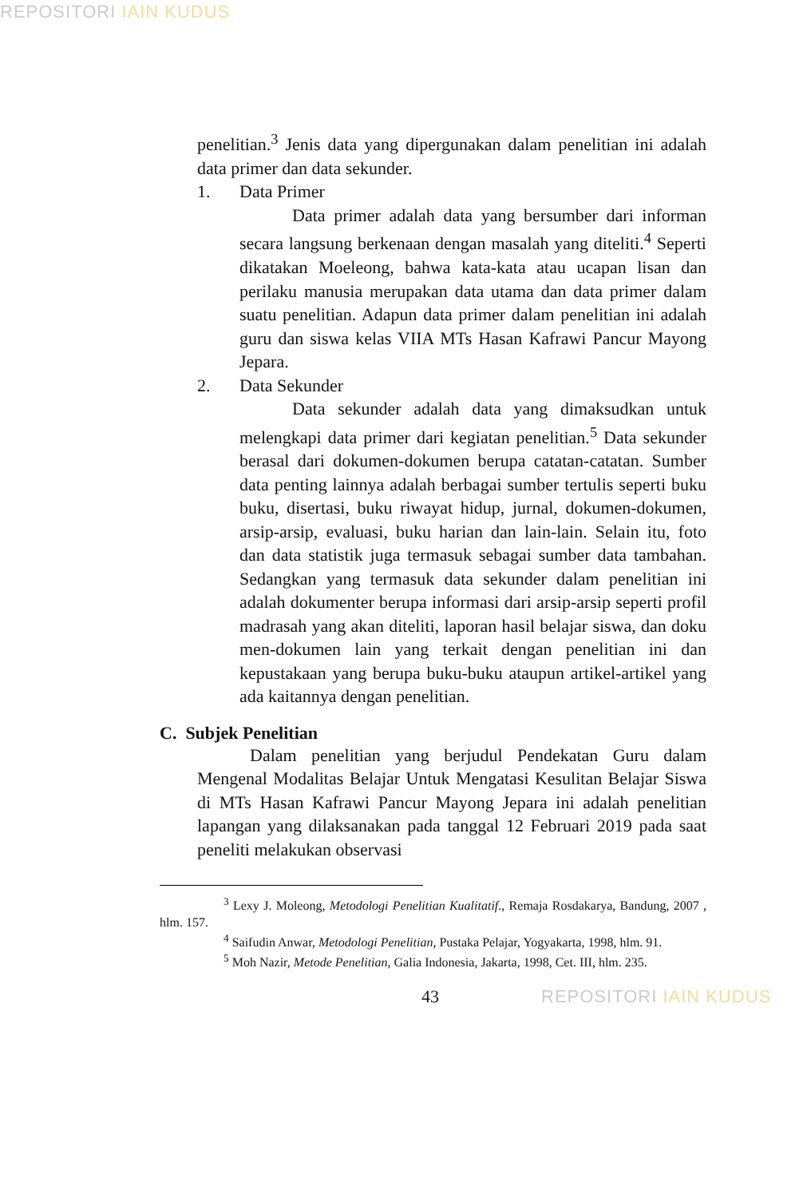REPOSITORI IAIN KUDUS
penelitian.<sup>3</sup> Jenis data yang dipergunakan dalam penelitian ini adalah data primer dan data sekunder.
1. Data Primer
Data primer adalah data yang bersumber dari informan secara langsung berkenaan dengan masalah yang diteliti.<sup>4</sup> Seperti dikatakan Moeleong, bahwa kata-kata atau ucapan lisan dan perilaku manusia merupakan data utama dan data primer dalam suatu penelitian. Adapun data primer dalam penelitian ini adalah guru dan siswa kelas VIIA MTs Hasan Kafrawi Pancur Mayong Jepara.
2. Data Sekunder
Data sekunder adalah data yang dimaksudkan untuk melengkapi data primer dari kegiatan penelitian.<sup>5</sup> Data sekunder berasal dari dokumen-dokumen berupa catatan-catatan. Sumber data penting lainnya adalah berbagai sumber tertulis seperti buku buku, disertasi, buku riwayat hidup, jurnal, dokumen-dokumen, arsip-arsip, evaluasi, buku harian dan lain-lain. Selain itu, foto dan data statistik juga termasuk sebagai sumber data tambahan. Sedangkan yang termasuk data sekunder dalam penelitian ini adalah dokumenter berupa informasi dari arsip-arsip seperti profil madrasah yang akan diteliti, laporan hasil belajar siswa, dan doku men-dokumen lain yang terkait dengan penelitian ini dan kepustakaan yang berupa buku-buku ataupun artikel-artikel yang ada kaitannya dengan penelitian.
C. Subjek Penelitian
Dalam penelitian yang berjudul Pendekatan Guru dalam Mengenal Modalitas Belajar Untuk Mengatasi Kesulitan Belajar Siswa di MTs Hasan Kafrawi Pancur Mayong Jepara ini adalah penelitian lapangan yang dilaksanakan pada tanggal 12 Februari 2019 pada saat peneliti melakukan observasi
<sup>3</sup> Lexy J. Moleong, Metodologi Penelitian Kualitatif., Remaja Rosdakarya, Bandung, 2007 , hlm. 157.
<sup>4</sup> Saifudin Anwar, Metodologi Penelitian, Pustaka Pelajar, Yogyakarta, 1998, hlm. 91.
<sup>5</sup> Moh Nazir, Metode Penelitian, Galia Indonesia, Jakarta, 1998, Cet. III, hlm. 235.
43 REPOSITORI IAIN KUDUS